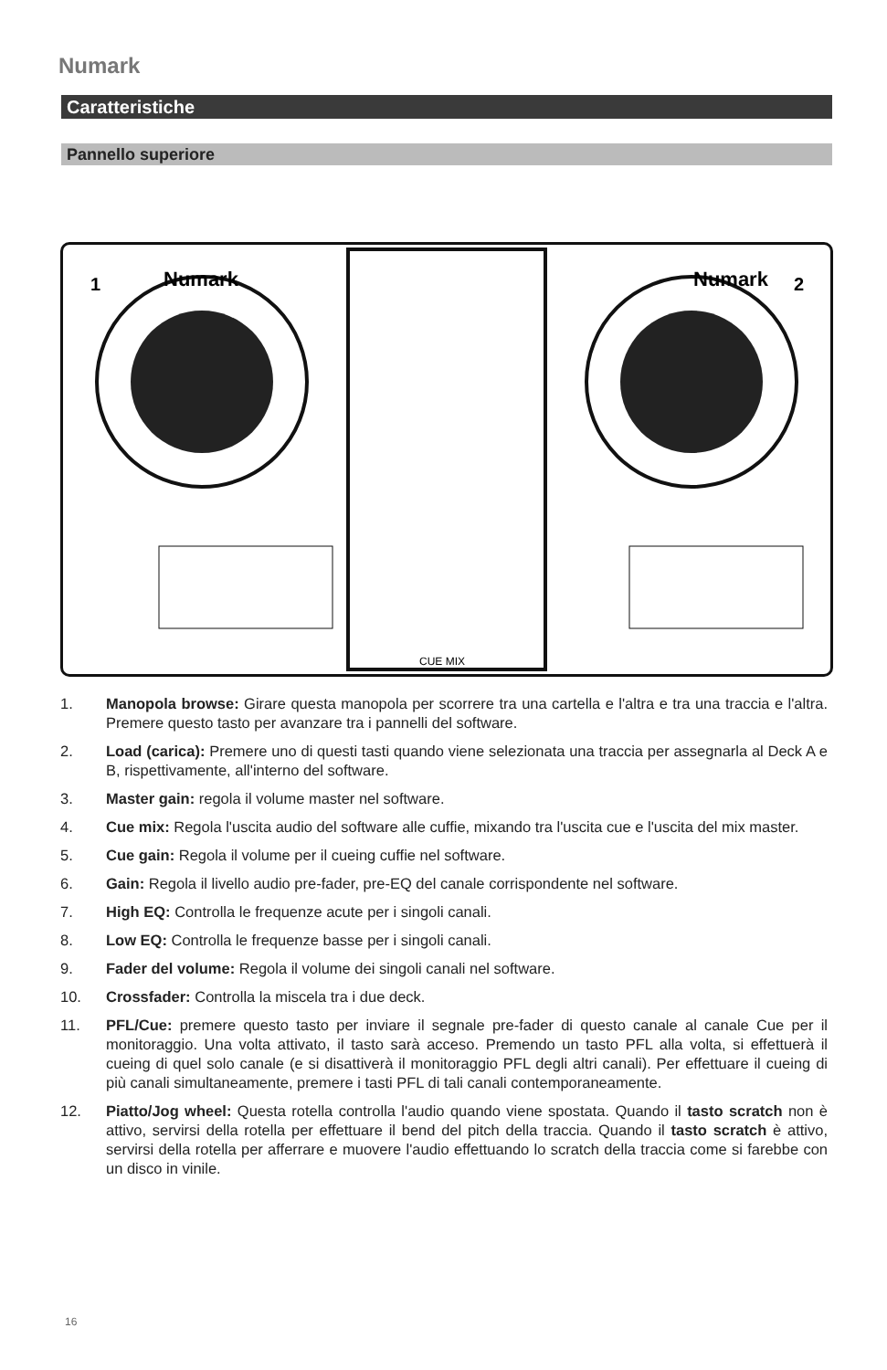Numark
Caratteristiche
Pannello superiore
Numark
Numark
1
2
CUE MIX
1. Manopola browse: Girare questa manopola per scorrere tra una cartella e l'altra e tra una traccia e l'altra. Premere questo tasto per avanzare tra i pannelli del software.
2. Load (carica): Premere uno di questi tasti quando viene selezionata una traccia per assegnarla al Deck A e B, rispettivamente, all'interno del software.
3. Master gain: regola il volume master nel software.
4. Cue mix: Regola l'uscita audio del software alle cuffie, mixando tra l'uscita cue e l'uscita del mix master.
5. Cue gain: Regola il volume per il cueing cuffie nel software.
6. Gain: Regola il livello audio pre-fader, pre-EQ del canale corrispondente nel software.
7. High EQ: Controlla le frequenze acute per i singoli canali.
8. Low EQ: Controlla le frequenze basse per i singoli canali.
9. Fader del volume: Regola il volume dei singoli canali nel software.
10. Crossfader: Controlla la miscela tra i due deck.
11. PFL/Cue: premere questo tasto per inviare il segnale pre-fader di questo canale al canale Cue per il monitoraggio. Una volta attivato, il tasto sarà acceso. Premendo un tasto PFL alla volta, si effettuerà il cueing di quel solo canale (e si disattiverà il monitoraggio PFL degli altri canali). Per effettuare il cueing di più canali simultaneamente, premere i tasti PFL di tali canali contemporaneamente.
12. Piatto/Jog wheel: Questa rotella controlla l'audio quando viene spostata. Quando il tasto scratch non è attivo, servirsi della rotella per effettuare il bend del pitch della traccia. Quando il tasto scratch è attivo, servirsi della rotella per afferrare e muovere l'audio effettuando lo scratch della traccia come si farebbe con un disco in vinile.
16